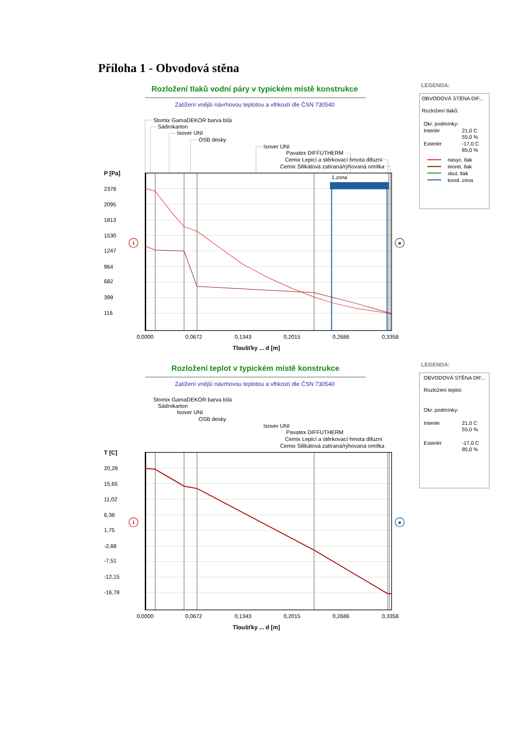Příloha 1 - Obvodová stěna
Rozložení tlaků vodní páry v typickém místě konstrukce
Zatížení vnější návrhovou teplotou a vlhkostí dle ČSN 730540
Stomix GamaDEKOR barva bílá
Sádrokarton
Isover UNI
OSB desky
Isover UNI
Pavatex DIFFUTHERM
Cemix Lepicí a stěrkovací hmota difuzní
Cemix Silikátová zatíraná/rýhovaná omítka
P [Pa]
2378
2095
1813
1530
1247
964
682
399
116
1.zona
i
e
0,0000
0,0672
0,1343
0,2015
0,2686
0,3358
Tloušťky ... d [m]
LEGENDA:
OBVODOVÁ STĚNA DIF...
Rozložení tlaků:
Okr. podmínky:
Interiér
21,0 C
55,0 %
Exteriér
-17,0 C
85,0 %
nasyc. tlak
teoret. tlak
skut. tlak
kond. zóna
Rozložení teplot v typickém místě konstrukce
Zatížení vnější návrhovou teplotou a vlhkostí dle ČSN 730540
Stomix GamaDEKOR barva bílá
Sádrokarton
Isover UNI
OSB desky
Isover UNI
Pavatex DIFFUTHERM
Cemix Lepicí a stěrkovací hmota difuzní
Cemix Silikátová zatíraná/rýhovaná omítka
T [C]
20,28
15,65
11,02
6,38
1,75
-2,88
-7,51
-12,15
-16,78
i
e
0,0000
0,0672
0,1343
0,2015
0,2686
0,3358
Tloušťky ... d [m]
LEGENDA:
OBVODOVÁ STĚNA DIF...
Rozložení teplot:
Okr. podmínky:
Interiér
21,0 C
55,0 %
Exteriér
-17,0 C
85,0 %